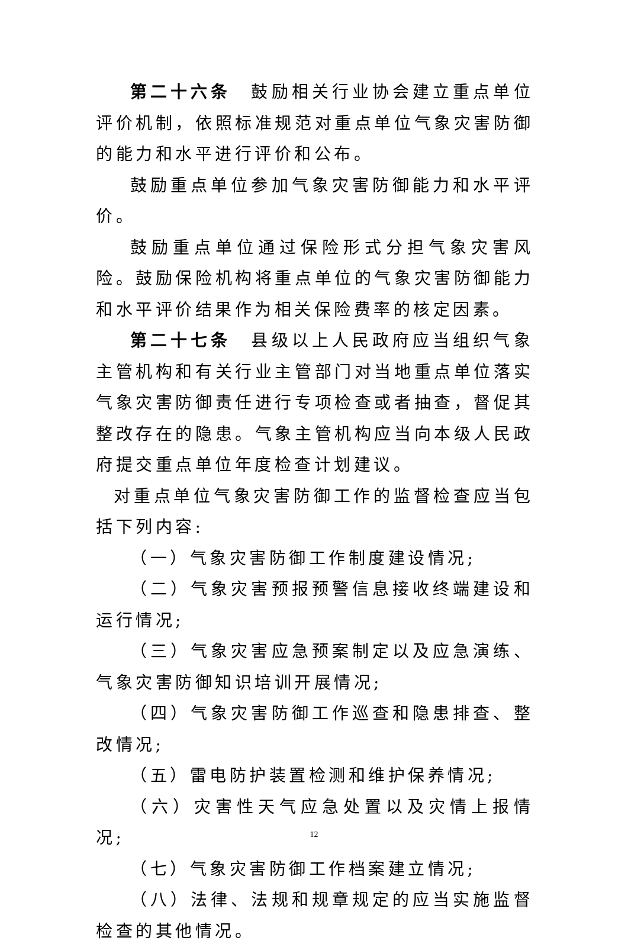第二十六条　鼓励相关行业协会建立重点单位评价机制，依照标准规范对重点单位气象灾害防御的能力和水平进行评价和公布。
鼓励重点单位参加气象灾害防御能力和水平评价。
鼓励重点单位通过保险形式分担气象灾害风险。鼓励保险机构将重点单位的气象灾害防御能力和水平评价结果作为相关保险费率的核定因素。
第二十七条　县级以上人民政府应当组织气象主管机构和有关行业主管部门对当地重点单位落实气象灾害防御责任进行专项检查或者抽查，督促其整改存在的隐患。气象主管机构应当向本级人民政府提交重点单位年度检查计划建议。
对重点单位气象灾害防御工作的监督检查应当包括下列内容:
（一）气象灾害防御工作制度建设情况;
（二）气象灾害预报预警信息接收终端建设和运行情况;
（三）气象灾害应急预案制定以及应急演练、气象灾害防御知识培训开展情况;
（四）气象灾害防御工作巡查和隐患排查、整改情况;
（五）雷电防护装置检测和维护保养情况;
（六）灾害性天气应急处置以及灾情上报情况;
（七）气象灾害防御工作档案建立情况;
（八）法律、法规和规章规定的应当实施监督检查的其他情况。
12